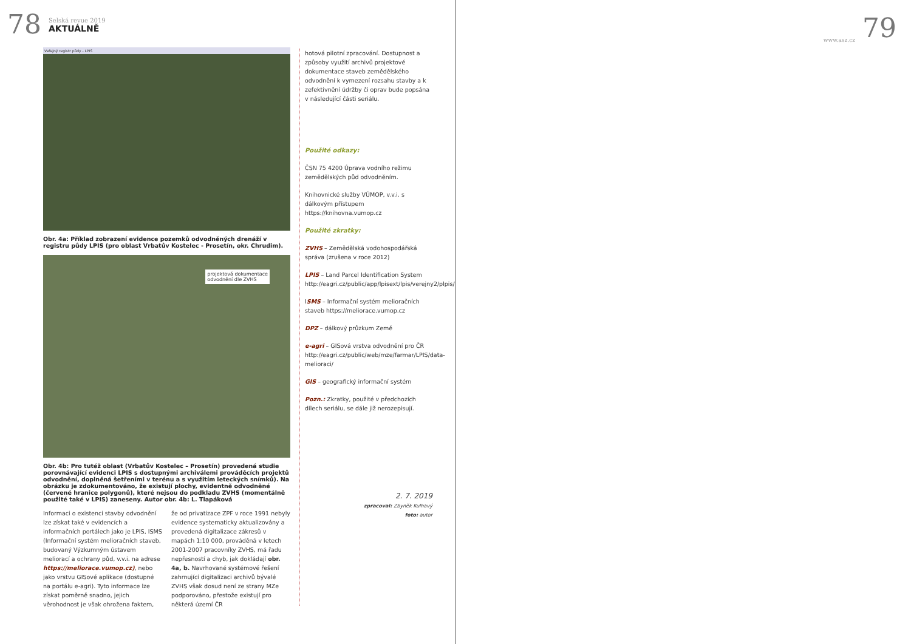78
Selská revue 2019
AKTUÁLNĚ
www.asz.cz
79
Veřejný registr půdy - LPIS
Obr. 4a: Příklad zobrazení evidence pozemků odvodněných drenáží v registru půdy LPIS (pro oblast Vrbatův Kostelec - Prosetín, okr. Chrudim).
projektová dokumentace
odvodnění dle ZVHS
Obr. 4b: Pro tutéž oblast (Vrbatův Kostelec – Prosetín) provedená studie porovnávající evidenci LPIS s dostupnými archiválemi prováděcích projektů odvodnění, doplněná šetřeními v terénu a s využitím leteckých snímků). Na obrázku je zdokumentováno, že existují plochy, evidentně odvodněné (červené hranice polygonů), které nejsou do podkladu ZVHS (momentálně použité také v LPIS) zaneseny. Autor obr. 4b: L. Tlapáková
Informaci o existenci stavby odvodnění lze získat také v evidencích a informačních portálech jako je LPIS, ISMS (Informační systém melioračních staveb, budovaný Výzkumným ústavem meliorací a ochrany půd, v.v.i. na adrese https://meliorace.vumop.cz), nebo jako vrstvu GISové aplikace (dostupné na portálu e-agri). Tyto informace lze získat poměrně snadno, jejich věrohodnost je však ohrožena faktem,
že od privatizace ZPF v roce 1991 nebyly evidence systematicky aktualizovány a provedená digitalizace zákresů v mapách 1:10 000, prováděná v letech 2001-2007 pracovníky ZVHS, má řadu nepřesností a chyb, jak dokládají obr. 4a, b. Navrhované systémové řešení zahrnující digitalizaci archivů bývalé ZVHS však dosud není ze strany MZe podporováno, přestože existují pro některá území ČR
hotová pilotní zpracování. Dostupnost a způsoby využití archivů projektové dokumentace staveb zemědělského odvodnění k vymezení rozsahu stavby a k zefektivnění údržby či oprav bude popsána v následující části seriálu.
Použité odkazy:
ČSN 75 4200 Úprava vodního režimu zemědělských půd odvodněním.
Knihovnické služby VÚMOP, v.v.i. s dálkovým přístupem https://knihovna.vumop.cz
Použité zkratky:
ZVHS – Zemědělská vodohospodářská správa (zrušena v roce 2012)
LPIS – Land Parcel Identification System http://eagri.cz/public/app/lpisext/lpis/verejny2/plpis/
ISMS – Informační systém melioračních staveb https://meliorace.vumop.cz
DPZ – dálkový průzkum Země
e-agri – GISová vrstva odvodnění pro ČR http://eagri.cz/public/web/mze/farmar/LPIS/data-melioraci/
GIS – geografický informační systém
Pozn.: Zkratky, použité v předchozích dílech seriálu, se dále již nerozepisují.
2. 7. 2019
zpracoval: Zbyněk Kulhavý
foto: autor